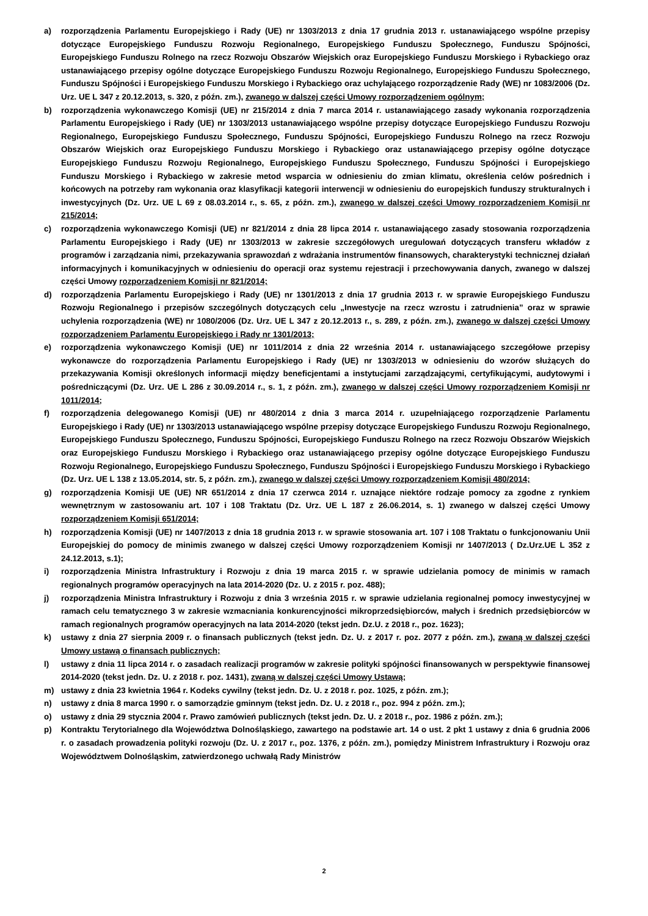a) rozporządzenia Parlamentu Europejskiego i Rady (UE) nr 1303/2013 z dnia 17 grudnia 2013 r. ustanawiającego wspólne przepisy dotyczące Europejskiego Funduszu Rozwoju Regionalnego, Europejskiego Funduszu Społecznego, Funduszu Spójności, Europejskiego Funduszu Rolnego na rzecz Rozwoju Obszarów Wiejskich oraz Europejskiego Funduszu Morskiego i Rybackiego oraz ustanawiającego przepisy ogólne dotyczące Europejskiego Funduszu Rozwoju Regionalnego, Europejskiego Funduszu Społecznego, Funduszu Spójności i Europejskiego Funduszu Morskiego i Rybackiego oraz uchylającego rozporządzenie Rady (WE) nr 1083/2006 (Dz. Urz. UE L 347 z 20.12.2013, s. 320, z późn. zm.), zwanego w dalszej części Umowy rozporządzeniem ogólnym;
b) rozporządzenia wykonawczego Komisji (UE) nr 215/2014 z dnia 7 marca 2014 r. ustanawiającego zasady wykonania rozporządzenia Parlamentu Europejskiego i Rady (UE) nr 1303/2013 ustanawiającego wspólne przepisy dotyczące Europejskiego Funduszu Rozwoju Regionalnego, Europejskiego Funduszu Społecznego, Funduszu Spójności, Europejskiego Funduszu Rolnego na rzecz Rozwoju Obszarów Wiejskich oraz Europejskiego Funduszu Morskiego i Rybackiego oraz ustanawiającego przepisy ogólne dotyczące Europejskiego Funduszu Rozwoju Regionalnego, Europejskiego Funduszu Społecznego, Funduszu Spójności i Europejskiego Funduszu Morskiego i Rybackiego w zakresie metod wsparcia w odniesieniu do zmian klimatu, określenia celów pośrednich i końcowych na potrzeby ram wykonania oraz klasyfikacji kategorii interwencji w odniesieniu do europejskich funduszy strukturalnych i inwestycyjnych (Dz. Urz. UE L 69 z 08.03.2014 r., s. 65, z późn. zm.), zwanego w dalszej części Umowy rozporządzeniem Komisji nr 215/2014;
c) rozporządzenia wykonawczego Komisji (UE) nr 821/2014 z dnia 28 lipca 2014 r. ustanawiającego zasady stosowania rozporządzenia Parlamentu Europejskiego i Rady (UE) nr 1303/2013 w zakresie szczegółowych uregulowań dotyczących transferu wkładów z programów i zarządzania nimi, przekazywania sprawozdań z wdrażania instrumentów finansowych, charakterystyki technicznej działań informacyjnych i komunikacyjnych w odniesieniu do operacji oraz systemu rejestracji i przechowywania danych, zwanego w dalszej części Umowy rozporządzeniem Komisji nr 821/2014;
d) rozporządzenia Parlamentu Europejskiego i Rady (UE) nr 1301/2013 z dnia 17 grudnia 2013 r. w sprawie Europejskiego Funduszu Rozwoju Regionalnego i przepisów szczególnych dotyczących celu „Inwestycje na rzecz wzrostu i zatrudnienia” oraz w sprawie uchylenia rozporządzenia (WE) nr 1080/2006 (Dz. Urz. UE L 347 z 20.12.2013 r., s. 289, z późn. zm.), zwanego w dalszej części Umowy rozporządzeniem Parlamentu Europejskiego i Rady nr 1301/2013;
e) rozporządzenia wykonawczego Komisji (UE) nr 1011/2014 z dnia 22 września 2014 r. ustanawiającego szczegółowe przepisy wykonawcze do rozporządzenia Parlamentu Europejskiego i Rady (UE) nr 1303/2013 w odniesieniu do wzorów służących do przekazywania Komisji określonych informacji między beneficjentami a instytucjami zarządzającymi, certyfikującymi, audytowymi i pośredniczącymi (Dz. Urz. UE L 286 z 30.09.2014 r., s. 1, z późn. zm.), zwanego w dalszej części Umowy rozporządzeniem Komisji nr 1011/2014;
f) rozporządzenia delegowanego Komisji (UE) nr 480/2014 z dnia 3 marca 2014 r. uzupełniającego rozporządzenie Parlamentu Europejskiego i Rady (UE) nr 1303/2013 ustanawiającego wspólne przepisy dotyczące Europejskiego Funduszu Rozwoju Regionalnego, Europejskiego Funduszu Społecznego, Funduszu Spójności, Europejskiego Funduszu Rolnego na rzecz Rozwoju Obszarów Wiejskich oraz Europejskiego Funduszu Morskiego i Rybackiego oraz ustanawiającego przepisy ogólne dotyczące Europejskiego Funduszu Rozwoju Regionalnego, Europejskiego Funduszu Społecznego, Funduszu Spójności i Europejskiego Funduszu Morskiego i Rybackiego (Dz. Urz. UE L 138 z 13.05.2014, str. 5, z późn. zm.), zwanego w dalszej części Umowy rozporządzeniem Komisji 480/2014;
g) rozporządzenia Komisji UE (UE) NR 651/2014 z dnia 17 czerwca 2014 r. uznające niektóre rodzaje pomocy za zgodne z rynkiem wewnętrznym w zastosowaniu art. 107 i 108 Traktatu (Dz. Urz. UE L 187 z 26.06.2014, s. 1) zwanego w dalszej części Umowy rozporządzeniem Komisji 651/2014;
h) rozporządzenia Komisji (UE) nr 1407/2013 z dnia 18 grudnia 2013 r. w sprawie stosowania art. 107 i 108 Traktatu o funkcjonowaniu Unii Europejskiej do pomocy de minimis zwanego w dalszej części Umowy rozporządzeniem Komisji nr 1407/2013 ( Dz.Urz.UE L 352 z 24.12.2013, s.1);
i) rozporządzenia Ministra Infrastruktury i Rozwoju z dnia 19 marca 2015 r. w sprawie udzielania pomocy de minimis w ramach regionalnych programów operacyjnych na lata 2014-2020 (Dz. U. z 2015 r. poz. 488);
j) rozporządzenia Ministra Infrastruktury i Rozwoju z dnia 3 września 2015 r. w sprawie udzielania regionalnej pomocy inwestycyjnej w ramach celu tematycznego 3 w zakresie wzmacniania konkurencyjności mikroprzedsiębiorców, małych i średnich przedsiębiorców w ramach regionalnych programów operacyjnych na lata 2014-2020 (tekst jedn. Dz.U. z 2018 r., poz. 1623);
k) ustawy z dnia 27 sierpnia 2009 r. o finansach publicznych (tekst jedn. Dz. U. z 2017 r. poz. 2077 z późn. zm.), zwaną w dalszej części Umowy ustawą o finansach publicznych;
l) ustawy z dnia 11 lipca 2014 r. o zasadach realizacji programów w zakresie polityki spójności finansowanych w perspektywie finansowej 2014-2020 (tekst jedn. Dz. U. z 2018 r. poz. 1431), zwaną w dalszej części Umowy Ustawą;
m) ustawy z dnia 23 kwietnia 1964 r. Kodeks cywilny (tekst jedn. Dz. U. z 2018 r. poz. 1025, z późn. zm.);
n) ustawy z dnia 8 marca 1990 r. o samorządzie gminnym (tekst jedn. Dz. U. z 2018 r., poz. 994 z późn. zm.);
o) ustawy z dnia 29 stycznia 2004 r. Prawo zamówień publicznych (tekst jedn. Dz. U. z 2018 r., poz. 1986 z późn. zm.);
p) Kontraktu Terytorialnego dla Województwa Dolnośląskiego, zawartego na podstawie art. 14 o ust. 2 pkt 1 ustawy z dnia 6 grudnia 2006 r. o zasadach prowadzenia polityki rozwoju (Dz. U. z 2017 r., poz. 1376, z późn. zm.), pomiędzy Ministrem Infrastruktury i Rozwoju oraz Województwem Dolnośląskim, zatwierdzonego uchwałą Rady Ministrów
2